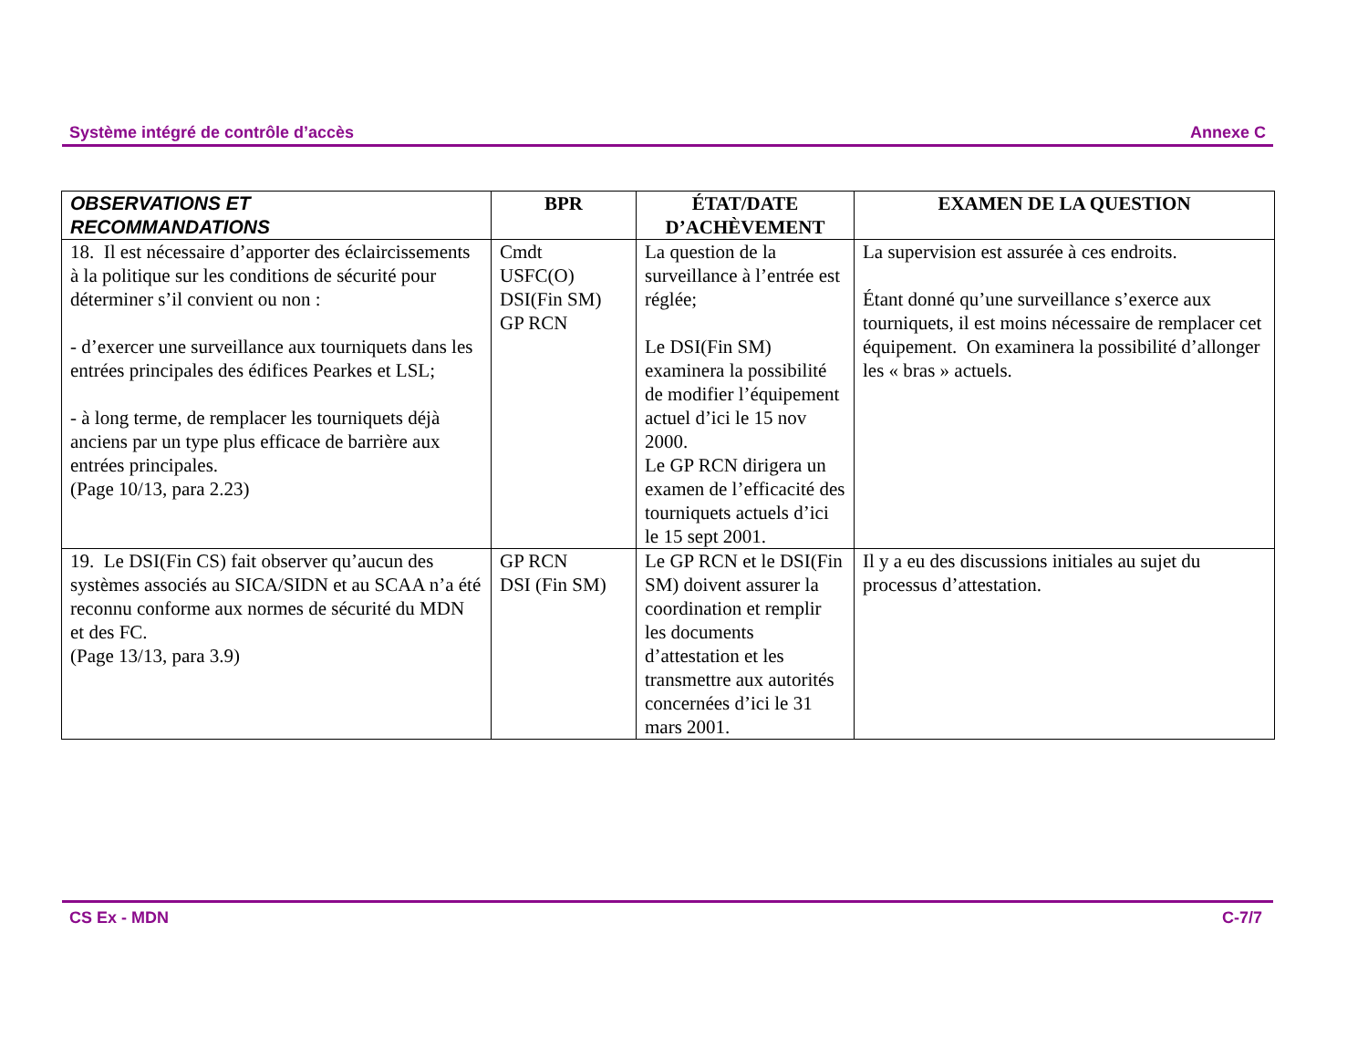Système intégré de contrôle d’accès Annexe C
| OBSERVATIONS ET RECOMMANDATIONS | BPR | ÉTAT/DATE D’ACHÈVEMENT | EXAMEN DE LA QUESTION |
| --- | --- | --- | --- |
| 18. Il est nécessaire d’apporter des éclaircissements à la politique sur les conditions de sécurité pour déterminer s’il convient ou non : - d’exercer une surveillance aux tourniquets dans les entrées principales des édifices Pearkes et LSL; - à long terme, de remplacer les tourniquets déjà anciens par un type plus efficace de barrière aux entrées principales. (Page 10/13, para 2.23) | Cmdt USFC(O) DSI(Fin SM) GP RCN | La question de la surveillance à l’entrée est réglée; Le DSI(Fin SM) examinera la possibilité de modifier l’équipement actuel d’ici le 15 nov 2000. Le GP RCN dirigera un examen de l’efficacité des tourniquets actuels d’ici le 15 sept 2001. | La supervision est assurée à ces endroits. Étant donné qu’une surveillance s’exerce aux tourniquets, il est moins nécessaire de remplacer cet équipement. On examinera la possibilité d’allonger les « bras » actuels. |
| 19. Le DSI(Fin CS) fait observer qu’aucun des systèmes associés au SICA/SIDN et au SCAA n’a été reconnu conforme aux normes de sécurité du MDN et des FC. (Page 13/13, para 3.9) | GP RCN DSI (Fin SM) | Le GP RCN et le DSI(Fin SM) doivent assurer la coordination et remplir les documents d’attestation et les transmettre aux autorités concernées d’ici le 31 mars 2001. | Il y a eu des discussions initiales au sujet du processus d’attestation. |
CS Ex - MDN C-7/7